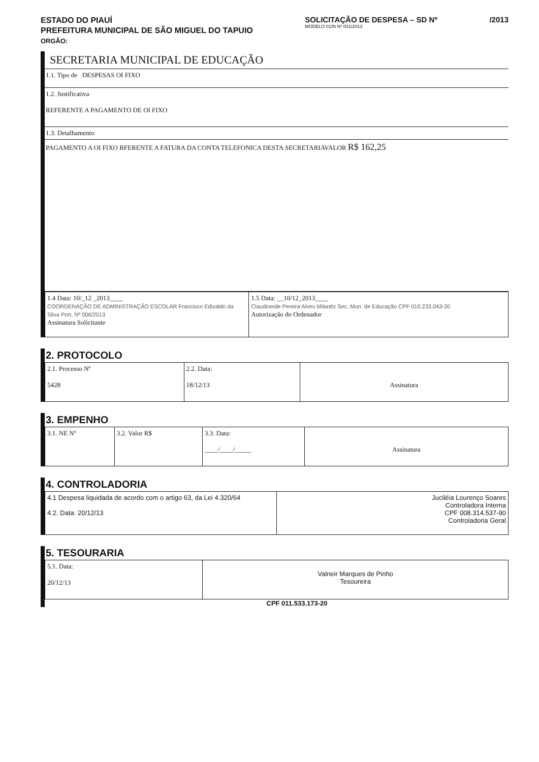ESTADO DO PIAUÍ
PREFEITURA MUNICIPAL DE SÃO MIGUEL DO TAPUIO
ORGÃO:
SOLICITAÇÃO DE DESPESA – SD Nº
MODELO 01IN Nº 001/2013
/2013
SECRETARIA MUNICIPAL DE EDUCAÇÃO
1.1. Tipo de DESPESAS OI FIXO
1.2. Justificativa
REFERENTE A PAGAMENTO DE OI FIXO
1.3. Detalhamento
PAGAMENTO A OI FIXO RFERENTE A FATURA DA CONTA TELEFONICA DESTA SECRETARIAVALOR R$ 162,25
| 1.4 Data: 10/_12 _2013____ COORDENAÇÃO DE ADMINISTRAÇÃO ESCOLAR Francisco Edivaldo da Silva Port. Nº 006/2013 Assinatura Solicitante | 1.5 Data: __10/12_2013____ Claudineide Pereira Alves Milanêz Sec. Mun. de Educação CPF 010.233.043-20 Autorização do Ordenador |
2. PROTOCOLO
| 2.1. Processo Nº 5428 | 2.2. Data: 18/12/13 | Assinatura |
3. EMPENHO
| 3.1. NE Nº | 3.2. Valor R$ | 3.3. Data: ____/____/_____ | Assinatura |
4. CONTROLADORIA
| 4.1 Despesa liquidada de acordo com o artigo 63, da Lei 4.320/64 4.2. Data: 20/12/13 | Juciléia Lourenço Soares Controladora Interna CPF 008.314.537-90 Controladoria Geral |
5. TESOURARIA
| 5.1. Data: 20/12/13 | Valneir Marques de Pinho Tesoureira |
CPF 011.533.173-20